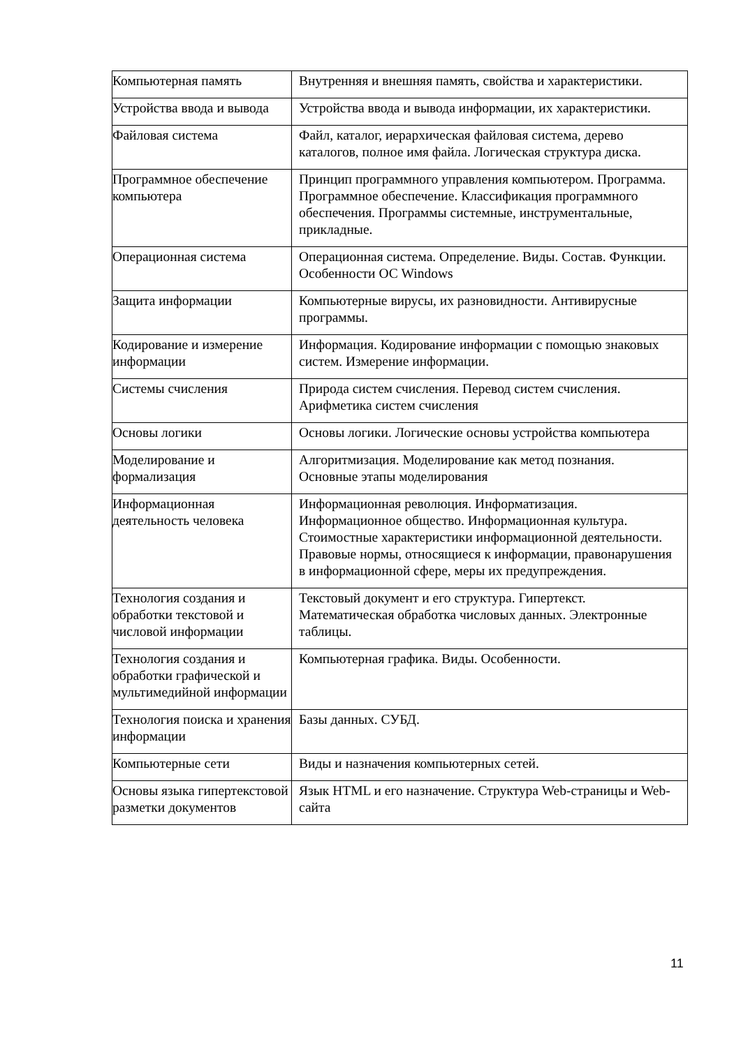| Компьютерная память | Внутренняя и внешняя память, свойства и характеристики. |
| Устройства ввода и вывода | Устройства ввода и вывода информации, их характеристики. |
| Файловая система | Файл, каталог, иерархическая файловая система, дерево каталогов, полное имя файла. Логическая структура диска. |
| Программное обеспечение компьютера | Принцип программного управления компьютером. Программа. Программное обеспечение. Классификация программного обеспечения. Программы системные, инструментальные, прикладные. |
| Операционная система | Операционная система. Определение. Виды. Состав. Функции. Особенности ОС Windows |
| Защита информации | Компьютерные вирусы, их разновидности. Антивирусные программы. |
| Кодирование и измерение информации | Информация. Кодирование информации с помощью знаковых систем. Измерение информации. |
| Системы счисления | Природа систем счисления. Перевод систем счисления. Арифметика систем счисления |
| Основы логики | Основы логики. Логические основы устройства компьютера |
| Моделирование и формализация | Алгоритмизация. Моделирование как метод познания. Основные этапы моделирования |
| Информационная деятельность человека | Информационная революция. Информатизация. Информационное общество. Информационная культура. Стоимостные характеристики информационной деятельности. Правовые нормы, относящиеся к информации, правонарушения в информационной сфере, меры их предупреждения. |
| Технология создания и обработки текстовой и числовой информации | Текстовый документ и его структура. Гипертекст. Математическая обработка числовых данных. Электронные таблицы. |
| Технология создания и обработки графической и мультимедийной информации | Компьютерная графика. Виды. Особенности. |
| Технология поиска и хранения информации | Базы данных. СУБД. |
| Компьютерные сети | Виды и назначения компьютерных сетей. |
| Основы языка гипертекстовой разметки документов | Язык HTML и его назначение. Структура Web-страницы и Web-сайта |
11